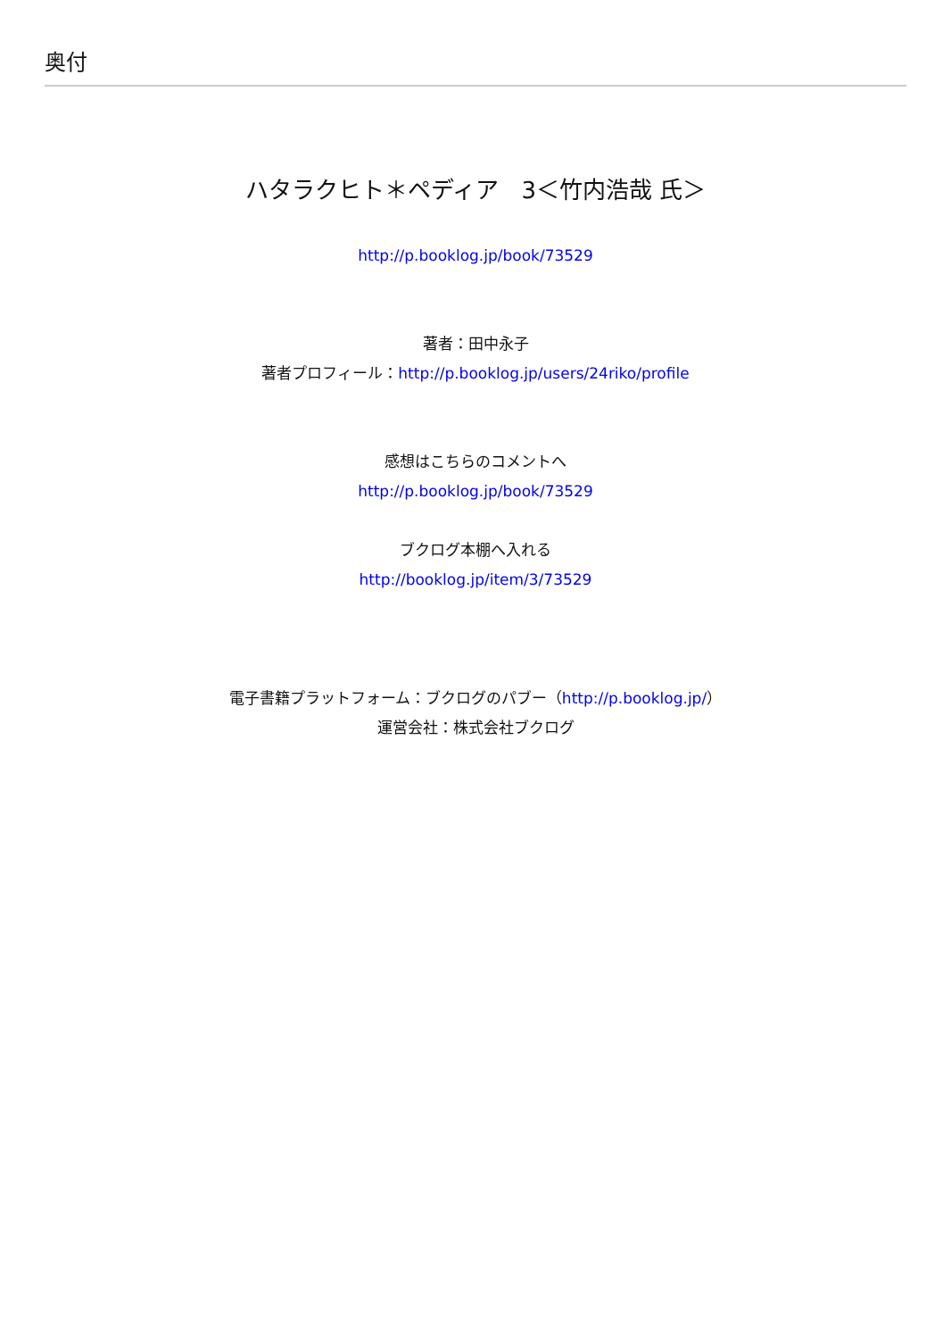奥付
ハタラクヒト＊ペディア　3＜竹内浩哉 氏＞
http://p.booklog.jp/book/73529
著者：田中永子
著者プロフィール：http://p.booklog.jp/users/24riko/profile
感想はこちらのコメントへ
http://p.booklog.jp/book/73529
ブクログ本棚へ入れる
http://booklog.jp/item/3/73529
電子書籍プラットフォーム：ブクログのパブー（http://p.booklog.jp/）
運営会社：株式会社ブクログ